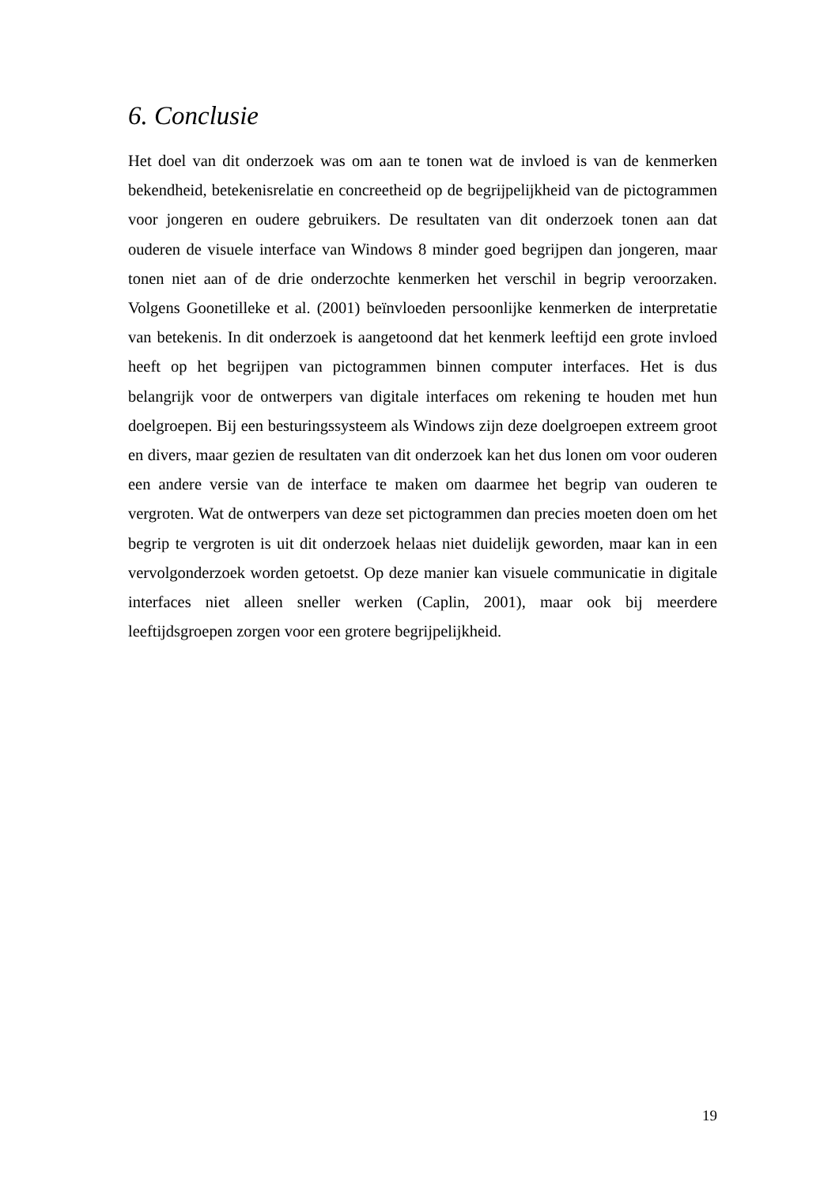6. Conclusie
Het doel van dit onderzoek was om aan te tonen wat de invloed is van de kenmerken bekendheid, betekenisrelatie en concreetheid op de begrijpelijkheid van de pictogrammen voor jongeren en oudere gebruikers. De resultaten van dit onderzoek tonen aan dat ouderen de visuele interface van Windows 8 minder goed begrijpen dan jongeren, maar tonen niet aan of de drie onderzochte kenmerken het verschil in begrip veroorzaken. Volgens Goonetilleke et al. (2001) beïnvloeden persoonlijke kenmerken de interpretatie van betekenis. In dit onderzoek is aangetoond dat het kenmerk leeftijd een grote invloed heeft op het begrijpen van pictogrammen binnen computer interfaces. Het is dus belangrijk voor de ontwerpers van digitale interfaces om rekening te houden met hun doelgroepen. Bij een besturingssysteem als Windows zijn deze doelgroepen extreem groot en divers, maar gezien de resultaten van dit onderzoek kan het dus lonen om voor ouderen een andere versie van de interface te maken om daarmee het begrip van ouderen te vergroten. Wat de ontwerpers van deze set pictogrammen dan precies moeten doen om het begrip te vergroten is uit dit onderzoek helaas niet duidelijk geworden, maar kan in een vervolgonderzoek worden getoetst. Op deze manier kan visuele communicatie in digitale interfaces niet alleen sneller werken (Caplin, 2001), maar ook bij meerdere leeftijdsgroepen zorgen voor een grotere begrijpelijkheid.
19